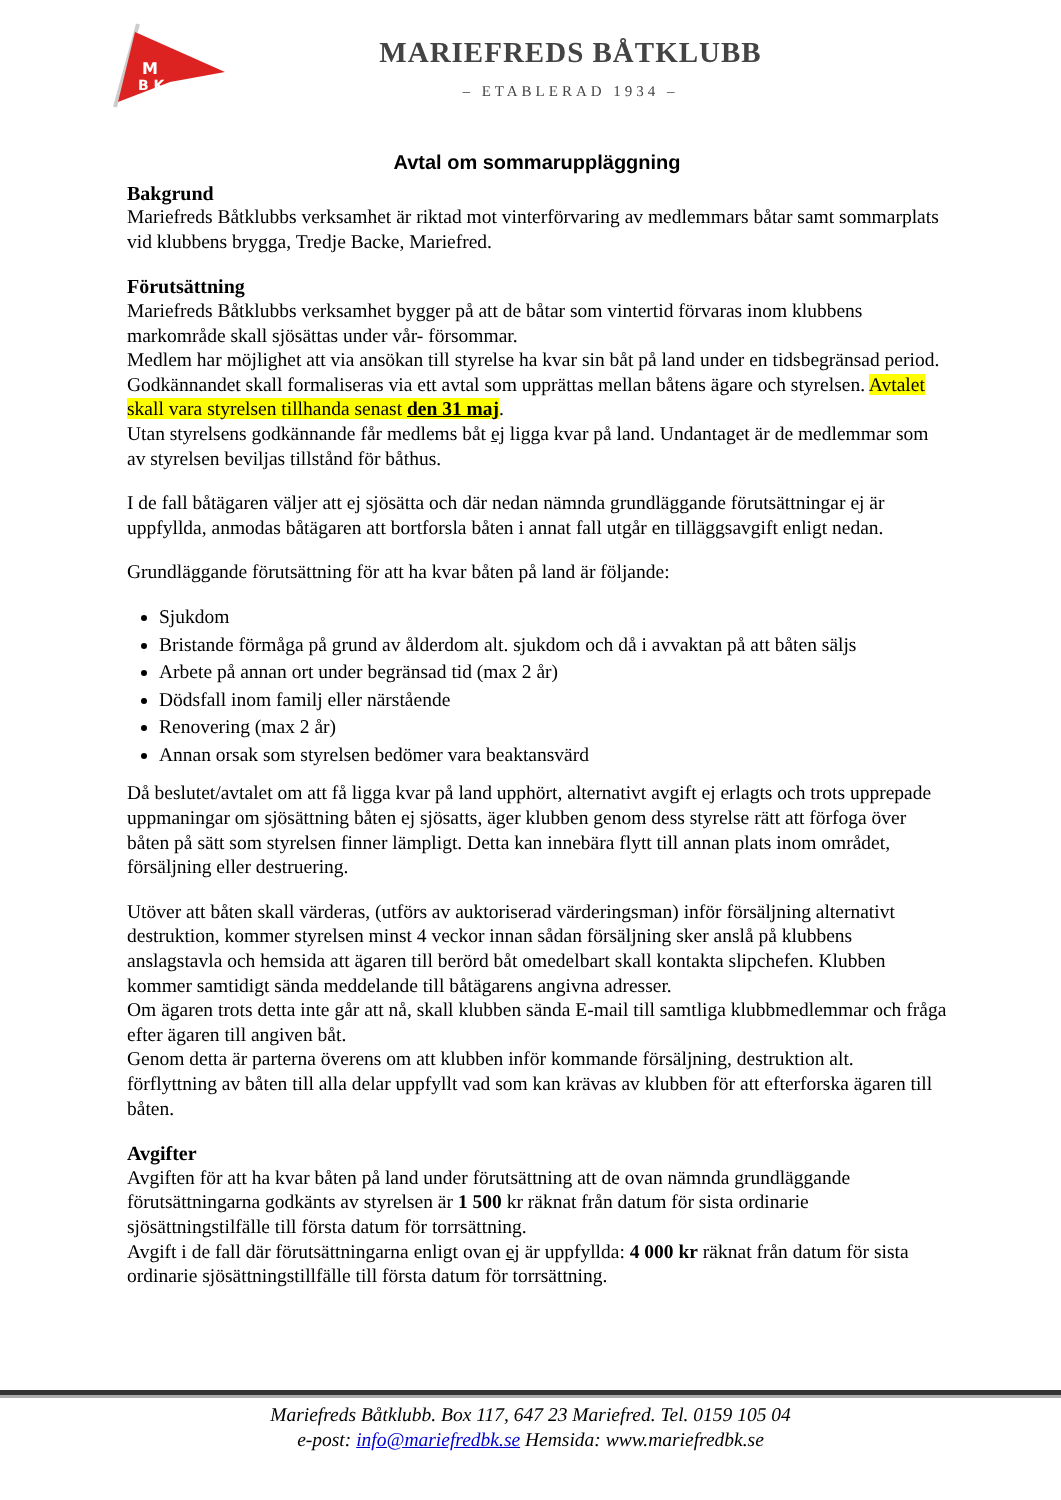M
B K
MARIEFREDS BÅTKLUBB
– ETABLERAD 1934 –
Avtal om sommaruppläggning
Bakgrund
Mariefreds Båtklubbs verksamhet är riktad mot vinterförvaring av medlemmars båtar samt sommarplats vid klubbens brygga, Tredje Backe, Mariefred.
Förutsättning
Mariefreds Båtklubbs verksamhet bygger på att de båtar som vintertid förvaras inom klubbens markområde skall sjösättas under vår- försommar.
Medlem har möjlighet att via ansökan till styrelse ha kvar sin båt på land under en tidsbegränsad period. Godkännandet skall formaliseras via ett avtal som upprättas mellan båtens ägare och styrelsen. Avtalet skall vara styrelsen tillhanda senast den 31 maj.
Utan styrelsens godkännande får medlems båt ej ligga kvar på land. Undantaget är de medlemmar som av styrelsen beviljas tillstånd för båthus.
I de fall båtägaren väljer att ej sjösätta och där nedan nämnda grundläggande förutsättningar ej är uppfyllda, anmodas båtägaren att bortforsla båten i annat fall utgår en tilläggsavgift enligt nedan.
Grundläggande förutsättning för att ha kvar båten på land är följande:
Sjukdom
Bristande förmåga på grund av ålderdom alt. sjukdom och då i avvaktan på att båten säljs
Arbete på annan ort under begränsad tid (max 2 år)
Dödsfall inom familj eller närstående
Renovering (max 2 år)
Annan orsak som styrelsen bedömer vara beaktansvärd
Då beslutet/avtalet om att få ligga kvar på land upphört, alternativt avgift ej erlagts och trots upprepade uppmaningar om sjösättning båten ej sjösatts, äger klubben genom dess styrelse rätt att förfoga över båten på sätt som styrelsen finner lämpligt. Detta kan innebära flytt till annan plats inom området, försäljning eller destruering.
Utöver att båten skall värderas, (utförs av auktoriserad värderingsman) inför försäljning alternativt destruktion, kommer styrelsen minst 4 veckor innan sådan försäljning sker anslå på klubbens anslagstavla och hemsida att ägaren till berörd båt omedelbart skall kontakta slipchefen. Klubben kommer samtidigt sända meddelande till båtägarens angivna adresser.
Om ägaren trots detta inte går att nå, skall klubben sända E-mail till samtliga klubbmedlemmar och fråga efter ägaren till angiven båt.
Genom detta är parterna överens om att klubben inför kommande försäljning, destruktion alt. förflyttning av båten till alla delar uppfyllt vad som kan krävas av klubben för att efterforska ägaren till båten.
Avgifter
Avgiften för att ha kvar båten på land under förutsättning att de ovan nämnda grundläggande förutsättningarna godkänts av styrelsen är 1 500 kr räknat från datum för sista ordinarie sjösättningstilfälle till första datum för torrsättning.
Avgift i de fall där förutsättningarna enligt ovan ej är uppfyllda: 4 000 kr räknat från datum för sista ordinarie sjösättningstillfälle till första datum för torrsättning.
Mariefreds Båtklubb. Box 117, 647 23 Mariefred. Tel. 0159 105 04
e-post: info@mariefredbk.se Hemsida: www.mariefredbk.se